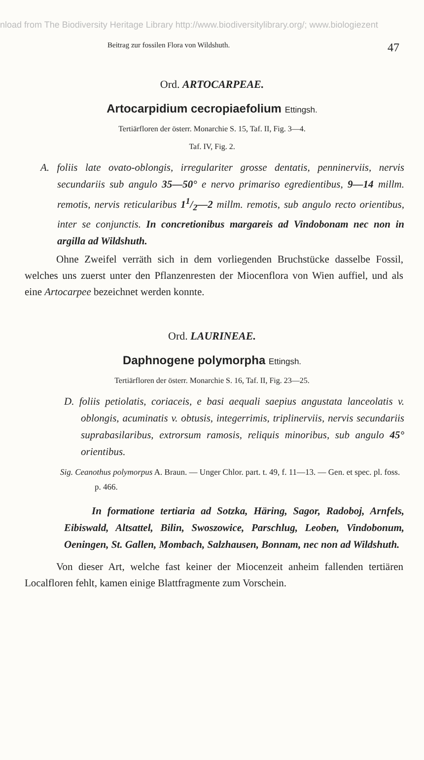nload from The Biodiversity Heritage Library http://www.biodiversitylibrary.org/; www.biologiezent
Beitrag zur fossilen Flora von Wildshuth. 47
Ord. ARTOCARPEAE.
Artocarpidium cecropiaefolium Ettingsh.
Tertiärfloren der österr. Monarchie S. 15, Taf. II, Fig. 3—4.
Taf. IV, Fig. 2.
A. foliis late ovato-oblongis, irregulariter grosse dentatis, penninerviis, nervis secundariis sub angulo 35—50° e nervo primariso egredientibus, 9—14 millm. remotis, nervis reticularibus 11/2—2 millm. remotis, sub angulo recto orientibus, inter se conjunctis. In concretionibus margareis ad Vindobonam nec non in argilla ad Wildshuth.
Ohne Zweifel verräth sich in dem vorliegenden Bruchstücke dasselbe Fossil, welches uns zuerst unter den Pflanzenresten der Miocenflora von Wien auffiel, und als eine Artocarpee bezeichnet werden konnte.
Ord. LAURINEAE.
Daphnogene polymorpha Ettingsh.
Tertiärfloren der österr. Monarchie S. 16, Taf. II, Fig. 23—25.
D. foliis petiolatis, coriaceis, e basi aequali saepius angustata lanceolatis v. oblongis, acuminatis v. obtusis, integerrimis, triplinerviis, nervis secundariis suprabasilaribus, extrorsum ramosis, reliquis minoribus, sub angulo 45° orientibus.
Sig. Ceanothus polymorpus A. Braun. — Unger Chlor. part. t. 49, f. 11—13. — Gen. et spec. pl. foss. p. 466.
In formatione tertiaria ad Sotzka, Häring, Sagor, Radoboj, Arnfels, Eibiswald, Altsattel, Bilin, Swoszowice, Parschlug, Leoben, Vindobonum, Oeningen, St. Gallen, Mombach, Salzhausen, Bonnam, nec non ad Wildshuth.
Von dieser Art, welche fast keiner der Miocenzeit anheim fallenden tertiären Localfloren fehlt, kamen einige Blattfragmente zum Vorschein.